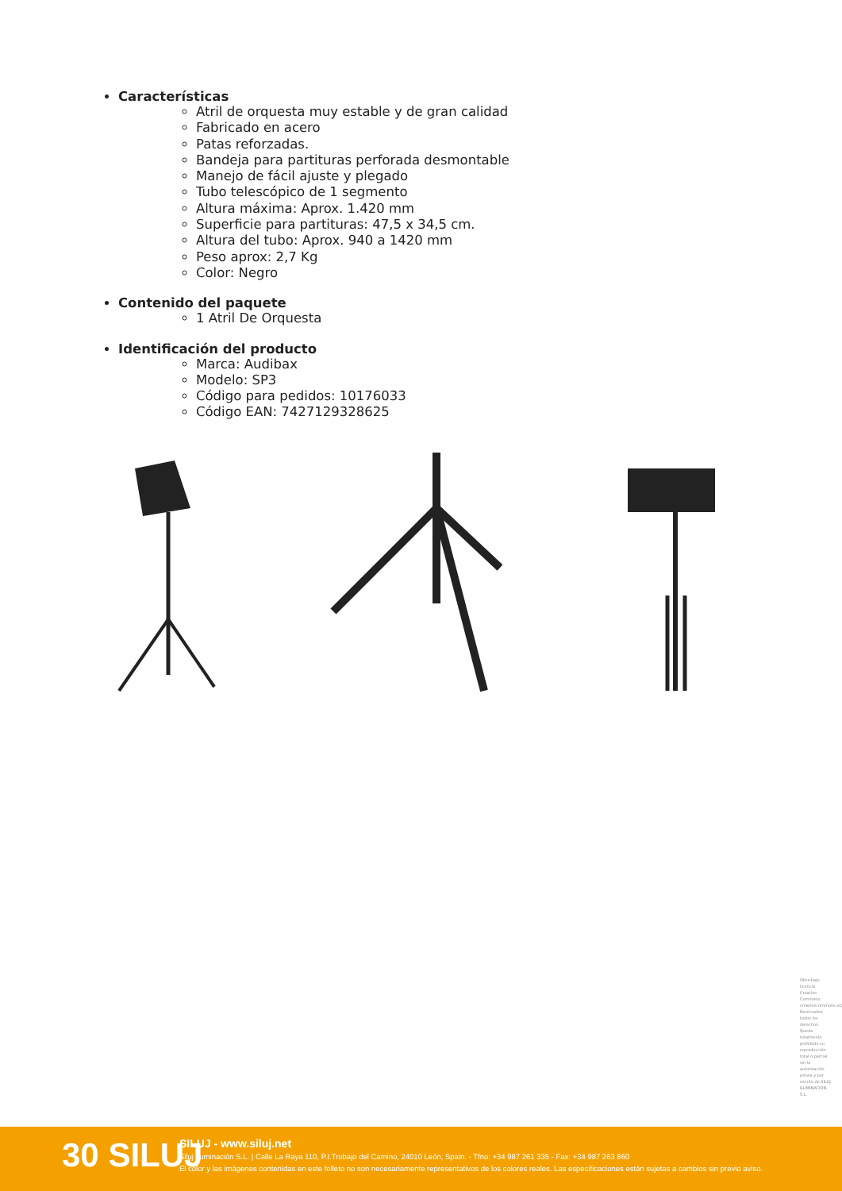Características
Atril de orquesta muy estable y de gran calidad
Fabricado en acero
Patas reforzadas.
Bandeja para partituras perforada desmontable
Manejo de fácil ajuste y plegado
Tubo telescópico de 1 segmento
Altura máxima: Aprox. 1.420 mm
Superficie para partituras: 47,5 x 34,5 cm.
Altura del tubo: Aprox. 940 a 1420 mm
Peso aprox: 2,7 Kg
Color: Negro
Contenido del paquete
1 Atril De Orquesta
Identificación del producto
Marca: Audibax
Modelo: SP3
Código para pedidos: 10176033
Código EAN: 7427129328625
Obra bajo licencia Creative Commons: creativecommons.org Reservados todos los derechos. Queda totalmente prohibido su reproducción total o parcial sin la autorización previa y por escrito de SILUJ ILUMINACIÓN, S.L.
30 SILUJ
SILUJ - www.siluj.net
Siluj Iluminación S.L. | Calle La Raya 110, P.I.Trobajo del Camino, 24010 León, Spain. - Tfno: +34 987 261 335 - Fax: +34 987 263 860
El color y las imágenes contenidas en este folleto no son necesariamente representativos de los colores reales. Las especificaciones están sujetas a cambios sin previo aviso.